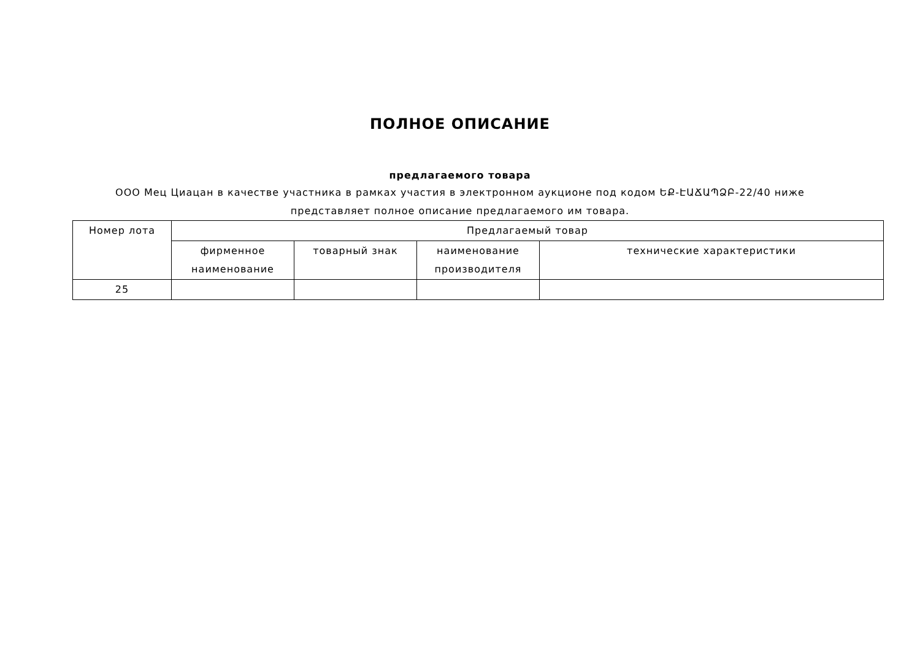ПОЛНОЕ ОПИСАНИЕ
предлагаемого товара
ООО Мец Циацан в качестве участника в рамках участия в электронном аукционе под кодом ԵՔ-ԷԱՃԱՊՁԲ-22/40 ниже представляет полное описание предлагаемого им товара.
| Номер лота | Предлагаемый товар | | | |
| --- | --- | --- | --- | --- |
| | фирменное наименование | товарный знак | наименование производителя | технические характеристики |
| 25 | | | | |